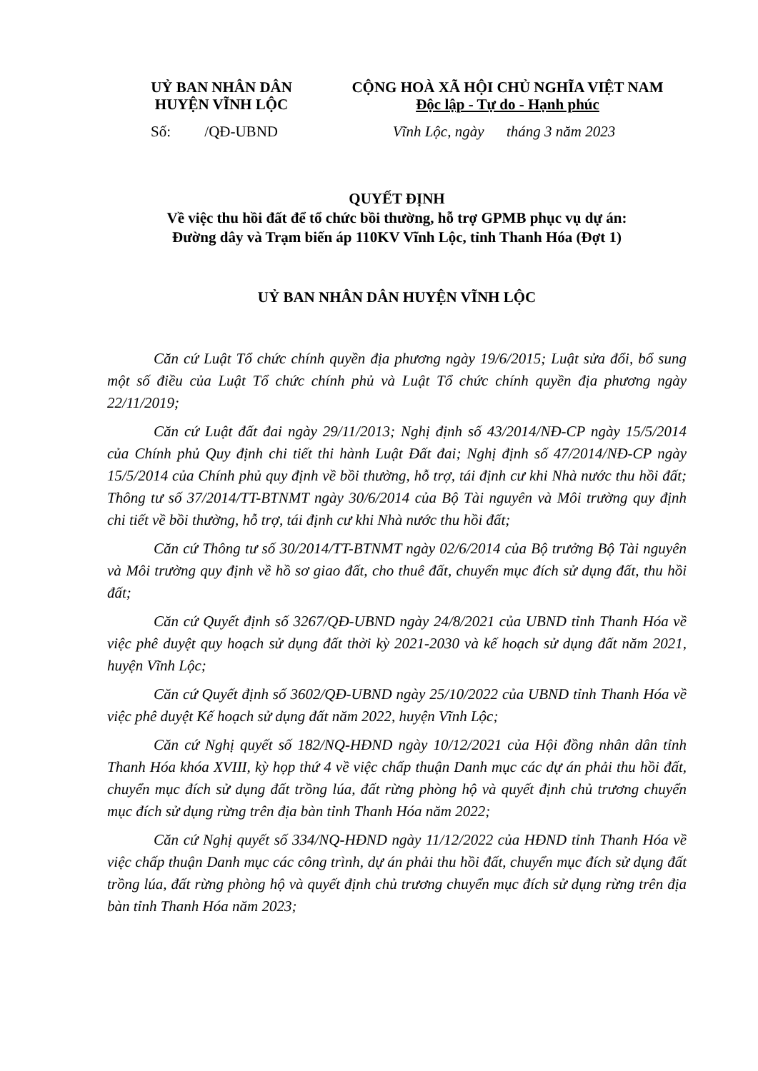UỶ BAN NHÂN DÂN
HUYỆN VĨNH LỘC
CỘNG HOÀ XÃ HỘI CHỦ NGHĨA VIỆT NAM
Độc lập - Tự do - Hạnh phúc
Số: /QĐ-UBND Vĩnh Lộc, ngày tháng 3 năm 2023
QUYẾT ĐỊNH
Về việc thu hồi đất để tổ chức bồi thường, hỗ trợ GPMB phục vụ dự án:
Đường dây và Trạm biến áp 110KV Vĩnh Lộc, tỉnh Thanh Hóa (Đợt 1)
UỶ BAN NHÂN DÂN HUYỆN VĨNH LỘC
Căn cứ Luật Tổ chức chính quyền địa phương ngày 19/6/2015; Luật sửa đổi, bổ sung một số điều của Luật Tổ chức chính phủ và Luật Tổ chức chính quyền địa phương ngày 22/11/2019;
Căn cứ Luật đất đai ngày 29/11/2013; Nghị định số 43/2014/NĐ-CP ngày 15/5/2014 của Chính phủ Quy định chi tiết thi hành Luật Đất đai; Nghị định số 47/2014/NĐ-CP ngày 15/5/2014 của Chính phủ quy định về bồi thường, hỗ trợ, tái định cư khi Nhà nước thu hồi đất; Thông tư số 37/2014/TT-BTNMT ngày 30/6/2014 của Bộ Tài nguyên và Môi trường quy định chi tiết về bồi thường, hỗ trợ, tái định cư khi Nhà nước thu hồi đất;
Căn cứ Thông tư số 30/2014/TT-BTNMT ngày 02/6/2014 của Bộ trưởng Bộ Tài nguyên và Môi trường quy định về hồ sơ giao đất, cho thuê đất, chuyển mục đích sử dụng đất, thu hồi đất;
Căn cứ Quyết định số 3267/QĐ-UBND ngày 24/8/2021 của UBND tỉnh Thanh Hóa về việc phê duyệt quy hoạch sử dụng đất thời kỳ 2021-2030 và kế hoạch sử dụng đất năm 2021, huyện Vĩnh Lộc;
Căn cứ Quyết định số 3602/QĐ-UBND ngày 25/10/2022 của UBND tỉnh Thanh Hóa về việc phê duyệt Kế hoạch sử dụng đất năm 2022, huyện Vĩnh Lộc;
Căn cứ Nghị quyết số 182/NQ-HĐND ngày 10/12/2021 của Hội đồng nhân dân tỉnh Thanh Hóa khóa XVIII, kỳ họp thứ 4 về việc chấp thuận Danh mục các dự án phải thu hồi đất, chuyển mục đích sử dụng đất trồng lúa, đất rừng phòng hộ và quyết định chủ trương chuyển mục đích sử dụng rừng trên địa bàn tỉnh Thanh Hóa năm 2022;
Căn cứ Nghị quyết số 334/NQ-HĐND ngày 11/12/2022 của HĐND tỉnh Thanh Hóa về việc chấp thuận Danh mục các công trình, dự án phải thu hồi đất, chuyển mục đích sử dụng đất trồng lúa, đất rừng phòng hộ và quyết định chủ trương chuyển mục đích sử dụng rừng trên địa bàn tỉnh Thanh Hóa năm 2023;